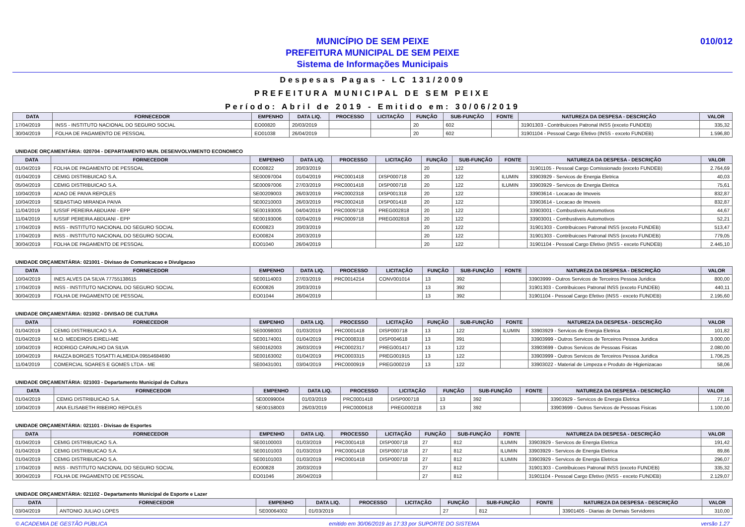010/012 MUNICÍPIO DE SEM PEIXE
PREFEITURA MUNICIPAL DE SEM PEIXE
Sistema de Informações Municipais
Despesas Pagas - LC 131/2009
PREFEITURA MUNICIPAL DE SEM PEIXE
Período: Abril de 2019 - Emitido em: 30/06/2019
| DATA | FORNECEDOR | EMPENHO | DATA LIQ. | PROCESSO | LICITAÇÃO | FUNÇÃO | SUB-FUNÇÃO | FONTE | NATUREZA DA DESPESA - DESCRIÇÃO | VALOR |
| --- | --- | --- | --- | --- | --- | --- | --- | --- | --- | --- |
| 17/04/2019 | INSS - INSTITUTO NACIONAL DO SEGURO SOCIAL | EO00820 | 20/03/2019 | | | 20 | 602 | | 31901303 - Contribuicoes Patronal INSS (exceto FUNDEB) | 335,32 |
| 30/04/2019 | FOLHA DE PAGAMENTO DE PESSOAL | EO01038 | 26/04/2019 | | | 20 | 602 | | 31901104 - Pessoal Cargo Efetivo (INSS - exceto FUNDEB) | 1.596,80 |
UNIDADE ORÇAMENTÁRIA: 020704 - DEPARTAMENTO MUN. DESENVOLVIMENTO ECONOMICO
| DATA | FORNECEDOR | EMPENHO | DATA LIQ. | PROCESSO | LICITAÇÃO | FUNÇÃO | SUB-FUNÇÃO | FONTE | NATUREZA DA DESPESA - DESCRIÇÃO | VALOR |
| --- | --- | --- | --- | --- | --- | --- | --- | --- | --- | --- |
| 01/04/2019 | FOLHA DE PAGAMENTO DE PESSOAL | EO00822 | 20/03/2019 | | | 20 | 122 | | 31901105 - Pessoal Cargo Comissionado (exceto FUNDEB) | 2.764,69 |
| 01/04/2019 | CEMIG DISTRIBUICAO S.A. | SE00097004 | 01/04/2019 | PRC0001418 | DISP000718 | 20 | 122 | ILUMIN | 33903929 - Servicos de Energia Eletrica | 40,03 |
| 05/04/2019 | CEMIG DISTRIBUICAO S.A. | SE00097006 | 27/03/2019 | PRC0001418 | DISP000718 | 20 | 122 | ILUMIN | 33903929 - Servicos de Energia Eletrica | 75,61 |
| 10/04/2019 | ADAO DE PAIVA REPOLES | SE00209003 | 26/03/2019 | PRC0002318 | DISP001318 | 20 | 122 | | 33903614 - Locacao de Imoveis | 832,87 |
| 10/04/2019 | SEBASTIAO MIRANDA PAIVA | SE00210003 | 26/03/2019 | PRC0002418 | DISP001418 | 20 | 122 | | 33903614 - Locacao de Imoveis | 832,87 |
| 11/04/2019 | IUSSIF PEREIRA ABDUANI - EPP | SE00193005 | 04/04/2019 | PRC0009718 | PREG002818 | 20 | 122 | | 33903001 - Combustiveis Automotivos | 44,67 |
| 11/04/2019 | IUSSIF PEREIRA ABDUANI - EPP | SE00193006 | 02/04/2019 | PRC0009718 | PREG002818 | 20 | 122 | | 33903001 - Combustiveis Automotivos | 52,21 |
| 17/04/2019 | INSS - INSTITUTO NACIONAL DO SEGURO SOCIAL | EO00823 | 20/03/2019 | | | 20 | 122 | | 31901303 - Contribuicoes Patronal INSS (exceto FUNDEB) | 513,47 |
| 17/04/2019 | INSS - INSTITUTO NACIONAL DO SEGURO SOCIAL | EO00824 | 20/03/2019 | | | 20 | 122 | | 31901303 - Contribuicoes Patronal INSS (exceto FUNDEB) | 779,05 |
| 30/04/2019 | FOLHA DE PAGAMENTO DE PESSOAL | EO01040 | 26/04/2019 | | | 20 | 122 | | 31901104 - Pessoal Cargo Efetivo (INSS - exceto FUNDEB) | 2.445,10 |
UNIDADE ORÇAMENTÁRIA: 021001 - Divisao de Comunicacao e Divulgacao
| DATA | FORNECEDOR | EMPENHO | DATA LIQ. | PROCESSO | LICITAÇÃO | FUNÇÃO | SUB-FUNÇÃO | FONTE | NATUREZA DA DESPESA - DESCRIÇÃO | VALOR |
| --- | --- | --- | --- | --- | --- | --- | --- | --- | --- | --- |
| 10/04/2019 | INES ALVES DA SILVA 77755138615 | SE00114003 | 27/03/2019 | PRC0014214 | CONV001014 | 13 | 392 | | 33903999 - Outros Servicos de Terceiros Pessoa Juridica | 800,00 |
| 17/04/2019 | INSS - INSTITUTO NACIONAL DO SEGURO SOCIAL | EO00826 | 20/03/2019 | | | 13 | 392 | | 31901303 - Contribuicoes Patronal INSS (exceto FUNDEB) | 440,11 |
| 30/04/2019 | FOLHA DE PAGAMENTO DE PESSOAL | EO01044 | 26/04/2019 | | | 13 | 392 | | 31901104 - Pessoal Cargo Efetivo (INSS - exceto FUNDEB) | 2.195,60 |
UNIDADE ORÇAMENTÁRIA: 021002 - DIVISAO DE CULTURA
| DATA | FORNECEDOR | EMPENHO | DATA LIQ. | PROCESSO | LICITAÇÃO | FUNÇÃO | SUB-FUNÇÃO | FONTE | NATUREZA DA DESPESA - DESCRIÇÃO | VALOR |
| --- | --- | --- | --- | --- | --- | --- | --- | --- | --- | --- |
| 01/04/2019 | CEMIG DISTRIBUICAO S.A. | SE00098003 | 01/03/2019 | PRC0001418 | DISP000718 | 13 | 122 | ILUMIN | 33903929 - Servicos de Energia Eletrica | 101,82 |
| 01/04/2019 | M.O. MEDEIROS EIRELI-ME | SE00174001 | 01/04/2019 | PRC0008318 | DISP004618 | 13 | 391 | | 33903999 - Outros Servicos de Terceiros Pessoa Juridica | 3.000,00 |
| 10/04/2019 | RODRIGO CARVALHO DA SILVA | SE00162003 | 26/03/2019 | PRC0002317 | PREG001417 | 13 | 122 | | 33903699 - Outros Servicos de Pessoas Fisicas | 2.080,00 |
| 10/04/2019 | RAIZZA BORGES TOSATTI ALMEIDA 09554684690 | SE00163002 | 01/04/2019 | PRC0003315 | PREG001915 | 13 | 122 | | 33903999 - Outros Servicos de Terceiros Pessoa Juridica | 1.706,25 |
| 11/04/2019 | COMERCIAL SOARES E GOMES LTDA - ME | SE00431001 | 03/04/2019 | PRC0000919 | PREG000219 | 13 | 122 | | 33903022 - Material de Limpeza e Produto de Higienizacao | 58,06 |
UNIDADE ORÇAMENTÁRIA: 021003 - Departamento Municipal de Cultura
| DATA | FORNECEDOR | EMPENHO | DATA LIQ. | PROCESSO | LICITAÇÃO | FUNÇÃO | SUB-FUNÇÃO | FONTE | NATUREZA DA DESPESA - DESCRIÇÃO | VALOR |
| --- | --- | --- | --- | --- | --- | --- | --- | --- | --- | --- |
| 01/04/2019 | CEMIG DISTRIBUICAO S.A. | SE00099004 | 01/03/2019 | PRC0001418 | DISP000718 | 13 | 392 | | 33903929 - Servicos de Energia Eletrica | 77,16 |
| 10/04/2019 | ANA ELISABETH RIBEIRO REPOLES | SE00158003 | 26/03/2019 | PRC0000618 | PREG000218 | 13 | 392 | | 33903699 - Outros Servicos de Pessoas Fisicas | 1.100,00 |
UNIDADE ORÇAMENTÁRIA: 021101 - Divisao de Esportes
| DATA | FORNECEDOR | EMPENHO | DATA LIQ. | PROCESSO | LICITAÇÃO | FUNÇÃO | SUB-FUNÇÃO | FONTE | NATUREZA DA DESPESA - DESCRIÇÃO | VALOR |
| --- | --- | --- | --- | --- | --- | --- | --- | --- | --- | --- |
| 01/04/2019 | CEMIG DISTRIBUICAO S.A. | SE00100003 | 01/03/2019 | PRC0001418 | DISP000718 | 27 | 812 | ILUMIN | 33903929 - Servicos de Energia Eletrica | 191,42 |
| 01/04/2019 | CEMIG DISTRIBUICAO S.A. | SE00101003 | 01/03/2019 | PRC0001418 | DISP000718 | 27 | 812 | ILUMIN | 33903929 - Servicos de Energia Eletrica | 89,86 |
| 01/04/2019 | CEMIG DISTRIBUICAO S.A. | SE00101003 | 01/03/2019 | PRC0001418 | DISP000718 | 27 | 812 | ILUMIN | 33903929 - Servicos de Energia Eletrica | 296,07 |
| 17/04/2019 | INSS - INSTITUTO NACIONAL DO SEGURO SOCIAL | EO00828 | 20/03/2019 | | | 27 | 812 | | 31901303 - Contribuicoes Patronal INSS (exceto FUNDEB) | 335,32 |
| 30/04/2019 | FOLHA DE PAGAMENTO DE PESSOAL | EO01046 | 26/04/2019 | | | 27 | 812 | | 31901104 - Pessoal Cargo Efetivo (INSS - exceto FUNDEB) | 2.129,07 |
UNIDADE ORÇAMENTÁRIA: 021102 - Departamento Municipal de Esporte e Lazer
| DATA | FORNECEDOR | EMPENHO | DATA LIQ. | PROCESSO | LICITAÇÃO | FUNÇÃO | SUB-FUNÇÃO | FONTE | NATUREZA DA DESPESA - DESCRIÇÃO | VALOR |
| --- | --- | --- | --- | --- | --- | --- | --- | --- | --- | --- |
| 03/04/2019 | ANTONIO JULIAO LOPES | SE00064002 | 01/03/2019 | | | 27 | 812 | | 33901405 - Diarias de Demais Servidores | 310,00 |
© ACADEMIA DE GESTÃO PÚBLICA emitido em 30/06/2019 às 17:33 por SUPORTE DO SISTEMA versão 1.27